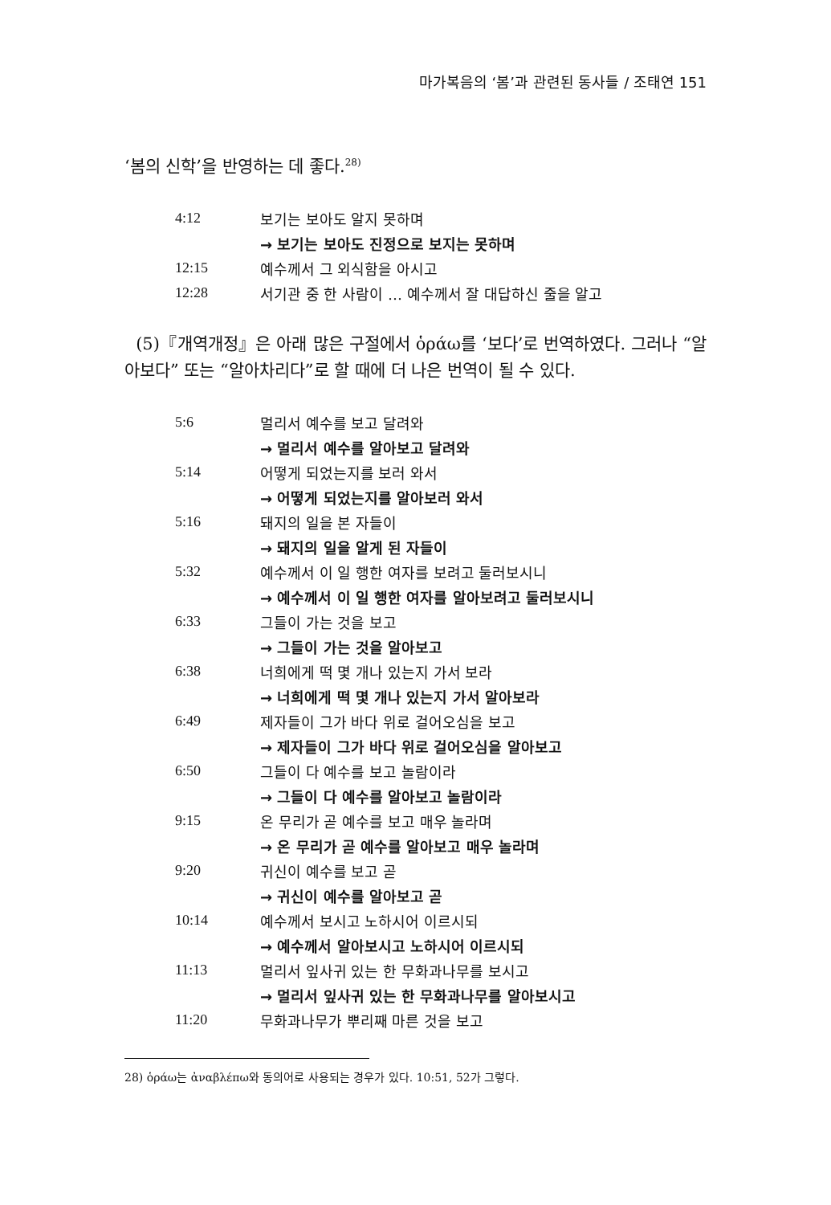마가복음의 ‘봄’과 관련된 동사들 / 조태연 151
‘봄의 신학’을 반영하는 데 좋다.<sup>28)</sup>
| 4:12 | 보기는 보아도 알지 못하며 |
| | → 보기는 보아도 진정으로 보지는 못하며 |
| 12:15 | 예수께서 그 외식함을 아시고 |
| 12:28 | 서기관 중 한 사람이 … 예수께서 잘 대답하신 줄을 알고 |
(5)『개역개정』은 아래 많은 구절에서 ὁράω를 ‘보다’로 번역하였다. 그러나 “알아보다” 또는 “알아차리다”로 할 때에 더 나은 번역이 될 수 있다.
| 5:6 | 멀리서 예수를 보고 달려와 |
| | → 멀리서 예수를 알아보고 달려와 |
| 5:14 | 어떻게 되었는지를 보러 와서 |
| | → 어떻게 되었는지를 알아보러 와서 |
| 5:16 | 돼지의 일을 본 자들이 |
| | → 돼지의 일을 알게 된 자들이 |
| 5:32 | 예수께서 이 일 행한 여자를 보려고 둘러보시니 |
| | → 예수께서 이 일 행한 여자를 알아보려고 둘러보시니 |
| 6:33 | 그들이 가는 것을 보고 |
| | → 그들이 가는 것을 알아보고 |
| 6:38 | 너희에게 떡 몇 개나 있는지 가서 보라 |
| | → 너희에게 떡 몇 개나 있는지 가서 알아보라 |
| 6:49 | 제자들이 그가 바다 위로 걸어오심을 보고 |
| | → 제자들이 그가 바다 위로 걸어오심을 알아보고 |
| 6:50 | 그들이 다 예수를 보고 놀람이라 |
| | → 그들이 다 예수를 알아보고 놀람이라 |
| 9:15 | 온 무리가 곧 예수를 보고 매우 놀라며 |
| | → 온 무리가 곧 예수를 알아보고 매우 놀라며 |
| 9:20 | 귀신이 예수를 보고 곧 |
| | → 귀신이 예수를 알아보고 곧 |
| 10:14 | 예수께서 보시고 노하시어 이르시되 |
| | → 예수께서 알아보시고 노하시어 이르시되 |
| 11:13 | 멀리서 잎사귀 있는 한 무화과나무를 보시고 |
| | → 멀리서 잎사귀 있는 한 무화과나무를 알아보시고 |
| 11:20 | 무화과나무가 뿌리째 마른 것을 보고 |
28) ὁράω는 ἀναβλέπω와 동의어로 사용되는 경우가 있다. 10:51, 52가 그렇다.